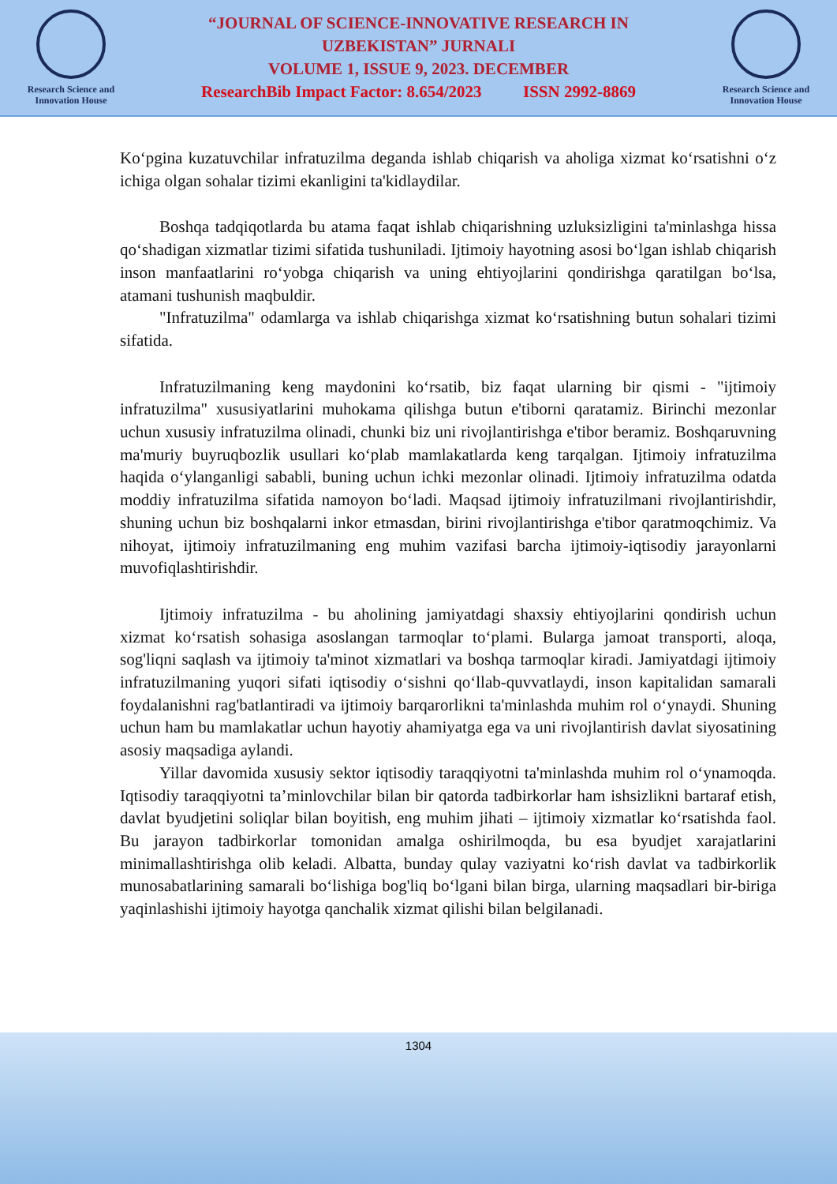Research Science and
Innovation House
“JOURNAL OF SCIENCE-INNOVATIVE RESEARCH IN
UZBEKISTAN” JURNALI
VOLUME 1, ISSUE 9, 2023. DECEMBER
ResearchBib Impact Factor: 8.654/2023 ISSN 2992-8869
Research Science and
Innovation House
Ko‘pgina kuzatuvchilar infratuzilma deganda ishlab chiqarish va aholiga xizmat ko‘rsatishni o‘z ichiga olgan sohalar tizimi ekanligini ta'kidlaydilar.
Boshqa tadqiqotlarda bu atama faqat ishlab chiqarishning uzluksizligini ta'minlashga hissa qo‘shadigan xizmatlar tizimi sifatida tushuniladi. Ijtimoiy hayotning asosi bo‘lgan ishlab chiqarish inson manfaatlarini ro‘yobga chiqarish va uning ehtiyojlarini qondirishga qaratilgan bo‘lsa, atamani tushunish maqbuldir.
"Infratuzilma" odamlarga va ishlab chiqarishga xizmat ko‘rsatishning butun sohalari tizimi sifatida.
Infratuzilmaning keng maydonini ko‘rsatib, biz faqat ularning bir qismi - "ijtimoiy infratuzilma" xususiyatlarini muhokama qilishga butun e'tiborni qaratamiz. Birinchi mezonlar uchun xususiy infratuzilma olinadi, chunki biz uni rivojlantirishga e'tibor beramiz. Boshqaruvning ma'muriy buyruqbozlik usullari ko‘plab mamlakatlarda keng tarqalgan. Ijtimoiy infratuzilma haqida o‘ylanganligi sababli, buning uchun ichki mezonlar olinadi. Ijtimoiy infratuzilma odatda moddiy infratuzilma sifatida namoyon bo‘ladi. Maqsad ijtimoiy infratuzilmani rivojlantirishdir, shuning uchun biz boshqalarni inkor etmasdan, birini rivojlantirishga e'tibor qaratmoqchimiz. Va nihoyat, ijtimoiy infratuzilmaning eng muhim vazifasi barcha ijtimoiy-iqtisodiy jarayonlarni muvofiqlashtirishdir.
Ijtimoiy infratuzilma - bu aholining jamiyatdagi shaxsiy ehtiyojlarini qondirish uchun xizmat ko‘rsatish sohasiga asoslangan tarmoqlar to‘plami. Bularga jamoat transporti, aloqa, sog'liqni saqlash va ijtimoiy ta'minot xizmatlari va boshqa tarmoqlar kiradi. Jamiyatdagi ijtimoiy infratuzilmaning yuqori sifati iqtisodiy o‘sishni qo‘llab-quvvatlaydi, inson kapitalidan samarali foydalanishni rag'batlantiradi va ijtimoiy barqarorlikni ta'minlashda muhim rol o‘ynaydi. Shuning uchun ham bu mamlakatlar uchun hayotiy ahamiyatga ega va uni rivojlantirish davlat siyosatining asosiy maqsadiga aylandi.
Yillar davomida xususiy sektor iqtisodiy taraqqiyotni ta'minlashda muhim rol o‘ynamoqda. Iqtisodiy taraqqiyotni ta’minlovchilar bilan bir qatorda tadbirkorlar ham ishsizlikni bartaraf etish, davlat byudjetini soliqlar bilan boyitish, eng muhim jihati – ijtimoiy xizmatlar ko‘rsatishda faol. Bu jarayon tadbirkorlar tomonidan amalga oshirilmoqda, bu esa byudjet xarajatlarini minimallashtirishga olib keladi. Albatta, bunday qulay vaziyatni ko‘rish davlat va tadbirkorlik munosabatlarining samarali bo‘lishiga bog'liq bo‘lgani bilan birga, ularning maqsadlari bir-biriga yaqinlashishi ijtimoiy hayotga qanchalik xizmat qilishi bilan belgilanadi.
1304